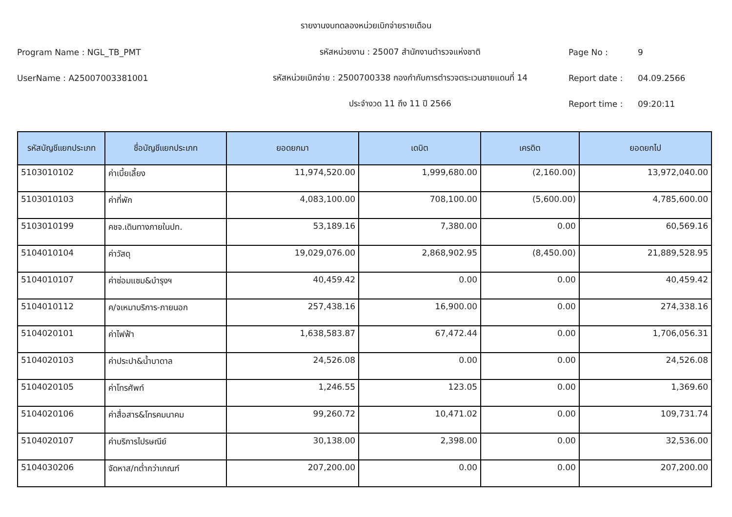รายงานงบทดลองหน่วยเบิกจ่ายรายเดือน
Program Name : NGL_TB_PMT รหัสหน่วยงาน : 25007 สำนักงานตำรวจแห่งชาติ Page No : 9
UserName : A25007003381001 รหัสหน่วยเบิกจ่าย : 2500700338 กองกำกับการตำรวจตระเวนชายแดนที่ 14 Report date : 04.09.2566
ประจำงวด 11 ถึง 11 ปี 2566 Report time : 09:20:11
| รหัสบัญชีแยกประเภท | ชื่อบัญชีแยกประเภท | ยอดยกมา | เดบิต | เครดิต | ยอดยกไป |
| --- | --- | --- | --- | --- | --- |
| 5103010102 | ค่าเบี้ยเลี้ยง | 11,974,520.00 | 1,999,680.00 | (2,160.00) | 13,972,040.00 |
| 5103010103 | ค่าที่พัก | 4,083,100.00 | 708,100.00 | (5,600.00) | 4,785,600.00 |
| 5103010199 | คชจ.เดินทางภายในปท. | 53,189.16 | 7,380.00 | 0.00 | 60,569.16 |
| 5104010104 | ค่าวัสดุ | 19,029,076.00 | 2,868,902.95 | (8,450.00) | 21,889,528.95 |
| 5104010107 | ค่าซ่อมแซม&บำรุงฯ | 40,459.42 | 0.00 | 0.00 | 40,459.42 |
| 5104010112 | ค/จเหมาบริการ-ภายนอก | 257,438.16 | 16,900.00 | 0.00 | 274,338.16 |
| 5104020101 | ค่าไฟฟ้า | 1,638,583.87 | 67,472.44 | 0.00 | 1,706,056.31 |
| 5104020103 | ค่าประปา&น้ำบาดาล | 24,526.08 | 0.00 | 0.00 | 24,526.08 |
| 5104020105 | ค่าโทรศัพท์ | 1,246.55 | 123.05 | 0.00 | 1,369.60 |
| 5104020106 | ค่าสื่อสาร&โทรคมนาคม | 99,260.72 | 10,471.02 | 0.00 | 109,731.74 |
| 5104020107 | ค่าบริการไปรษณีย์ | 30,138.00 | 2,398.00 | 0.00 | 32,536.00 |
| 5104030206 | จัดหาส/ทต่ำกว่าเกณฑ์ | 207,200.00 | 0.00 | 0.00 | 207,200.00 |